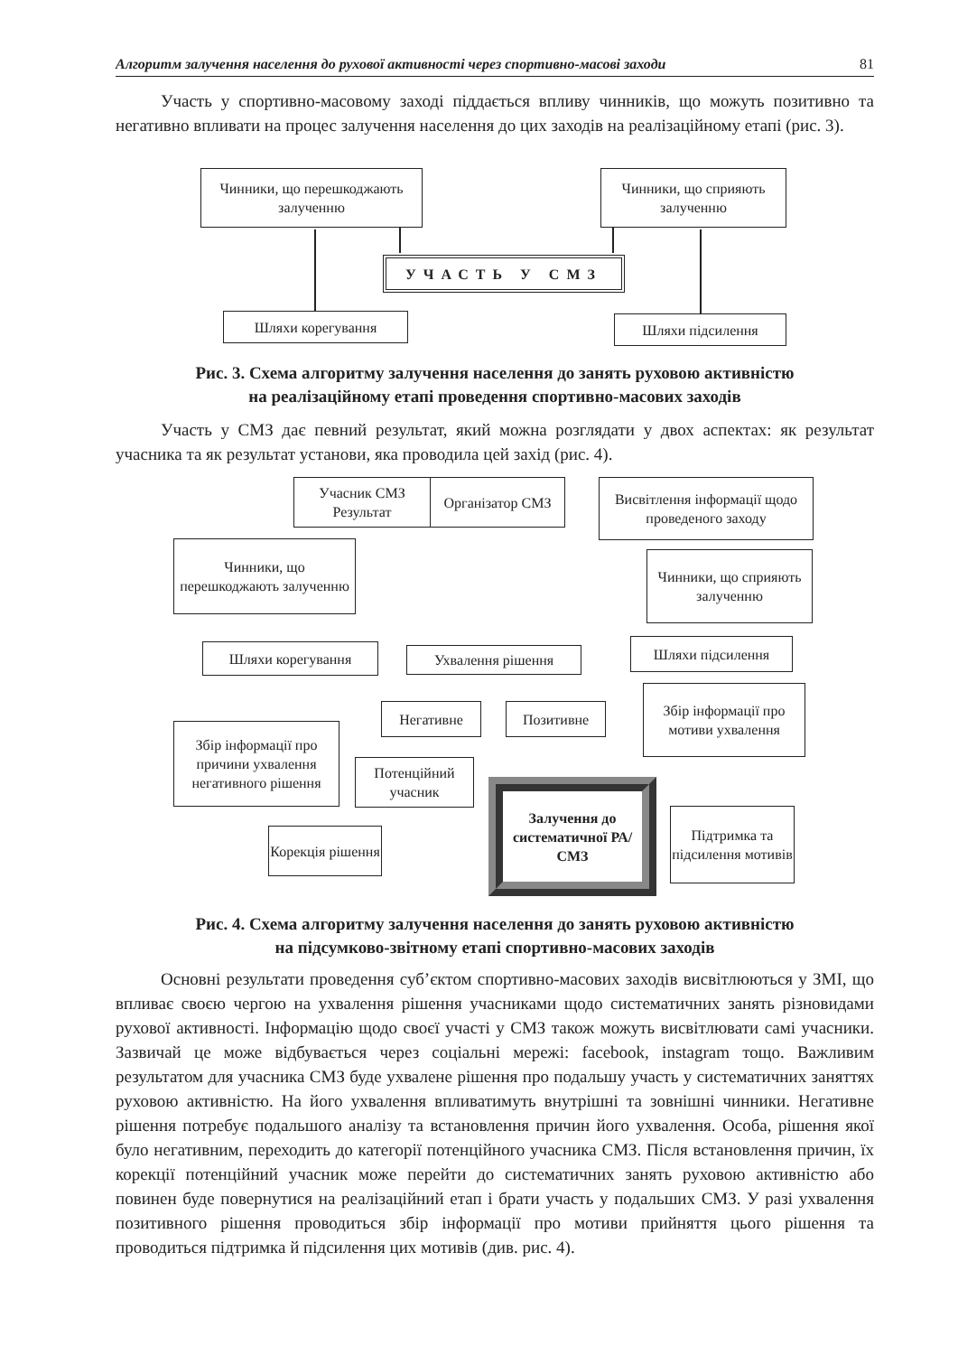Алгоритм залучення населення до рухової активності через спортивно-масові заходи 81
Участь у спортивно-масовому заході піддається впливу чинників, що можуть позитивно та негативно впливати на процес залучення населення до цих заходів на реалізаційному етапі (рис. 3).
Чинники, що перешкоджають залученню
Чинники, що сприяють залученню
УЧАСТЬ У СМЗ
Шляхи корегування Шляхи підсилення
Рис. 3. Схема алгоритму залучення населення до занять руховою активністю
на реалізаційному етапі проведення спортивно-масових заходів
Участь у СМЗ дає певний результат, який можна розглядати у двох аспектах: як результат учасника та як результат установи, яка проводила цей захід (рис. 4).
Учасник СМЗ Результат
Організатор СМЗ
Висвітлення інформації щодо проведеного заходу
Чинники, що перешкоджають залученню
Чинники, що сприяють залученню
Шляхи корегування Ухвалення рішення
Шляхи підсилення
Негативне Позитивне
Збір інформації про мотиви ухвалення
Збір інформації про причини ухвалення негативного рішення
Потенційний учасник
Залучення до систематичної РА/СМЗ
Підтримка та підсилення мотивів
Корекція рішення
Рис. 4. Схема алгоритму залучення населення до занять руховою активністю
на підсумково-звітному етапі спортивно-масових заходів
Основні результати проведення суб’єктом спортивно-масових заходів висвітлюються у ЗМІ, що впливає своєю чергою на ухвалення рішення учасниками щодо систематичних занять різновидами рухової активності. Інформацію щодо своєї участі у СМЗ також можуть висвітлювати самі учасники. Зазвичай це може відбувається через соціальні мережі: facebook, instagram тощо. Важливим результатом для учасника СМЗ буде ухвалене рішення про подальшу участь у систематичних заняттях руховою активністю. На його ухвалення впливатимуть внутрішні та зовнішні чинники. Негативне рішення потребує подальшого аналізу та встановлення причин його ухвалення. Особа, рішення якої було негативним, переходить до категорії потенційного учасника СМЗ. Після встановлення причин, їх корекції потенційний учасник може перейти до систематичних занять руховою активністю або повинен буде повернутися на реалізаційний етап і брати участь у подальших СМЗ. У разі ухвалення позитивного рішення проводиться збір інформації про мотиви прийняття цього рішення та проводиться підтримка й підсилення цих мотивів (див. рис. 4).